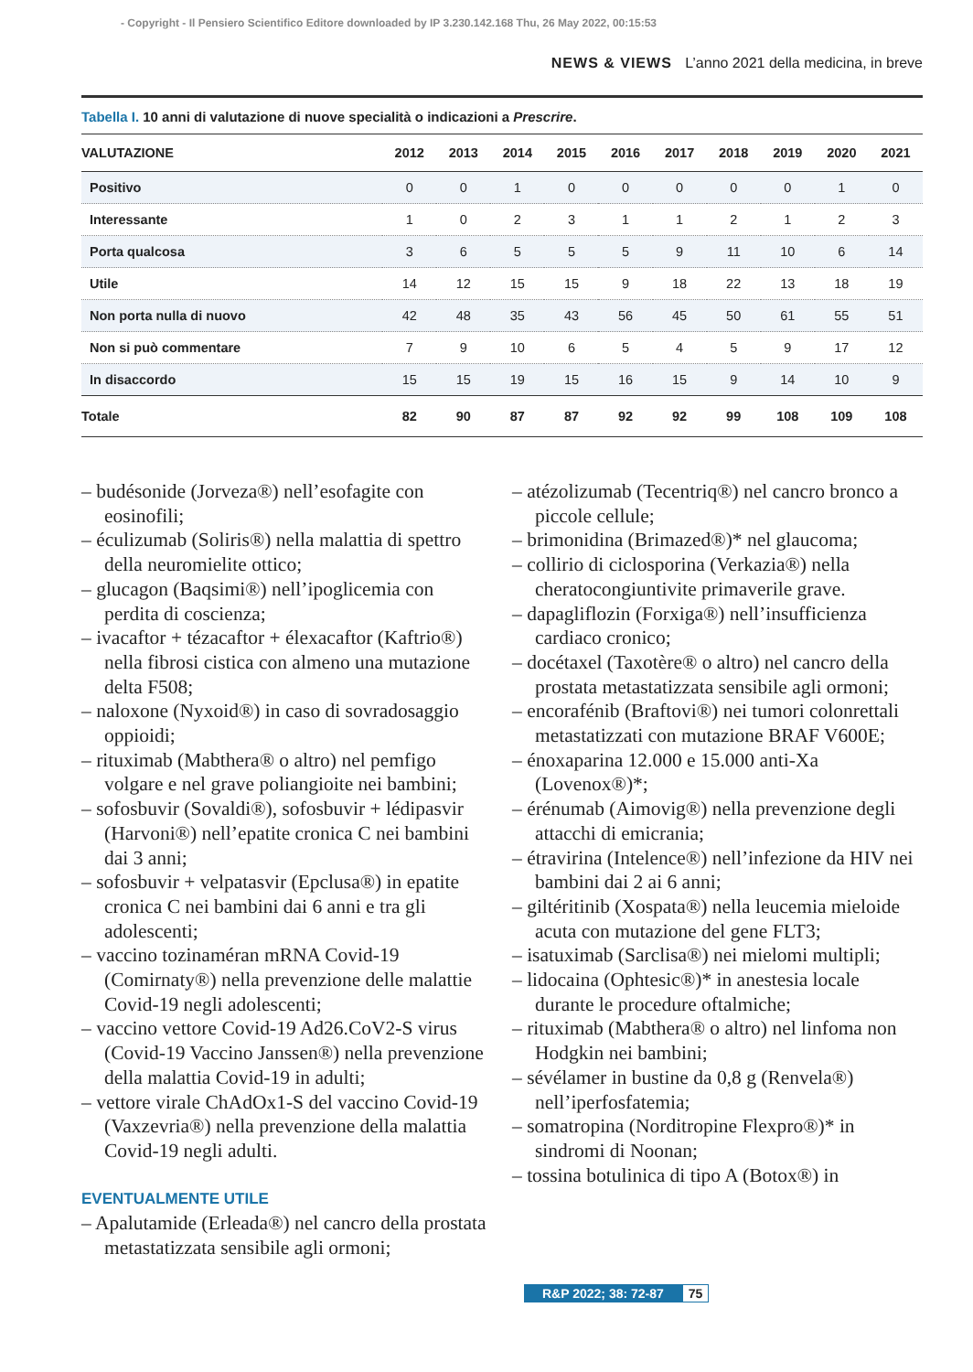- Copyright - Il Pensiero Scientifico Editore downloaded by IP 3.230.142.168 Thu, 26 May 2022, 00:15:53
NEWS & VIEWS L’anno 2021 della medicina, in breve
Tabella I. 10 anni di valutazione di nuove specialità o indicazioni a Prescrire.
| VALUTAZIONE | 2012 | 2013 | 2014 | 2015 | 2016 | 2017 | 2018 | 2019 | 2020 | 2021 |
| --- | --- | --- | --- | --- | --- | --- | --- | --- | --- | --- |
| Positivo | 0 | 0 | 1 | 0 | 0 | 0 | 0 | 0 | 1 | 0 |
| Interessante | 1 | 0 | 2 | 3 | 1 | 1 | 2 | 1 | 2 | 3 |
| Porta qualcosa | 3 | 6 | 5 | 5 | 5 | 9 | 11 | 10 | 6 | 14 |
| Utile | 14 | 12 | 15 | 15 | 9 | 18 | 22 | 13 | 18 | 19 |
| Non porta nulla di nuovo | 42 | 48 | 35 | 43 | 56 | 45 | 50 | 61 | 55 | 51 |
| Non si può commentare | 7 | 9 | 10 | 6 | 5 | 4 | 5 | 9 | 17 | 12 |
| In disaccordo | 15 | 15 | 19 | 15 | 16 | 15 | 9 | 14 | 10 | 9 |
| Totale | 82 | 90 | 87 | 87 | 92 | 92 | 99 | 108 | 109 | 108 |
– budésonide (Jorveza®) nell’esofagite con eosinofili;
– éculizumab (Soliris®) nella malattia di spettro della neuromielite ottico;
– glucagon (Baqsimi®) nell’ipoglicemia con perdita di coscienza;
– ivacaftor + tézacaftor + élexacaftor (Kaftrio®) nella fibrosi cistica con almeno una mutazione delta F508;
– naloxone (Nyxoid®) in caso di sovradosaggio oppioidi;
– rituximab (Mabthera® o altro) nel pemfigo volgare e nel grave poliangioite nei bambini;
– sofosbuvir (Sovaldi®), sofosbuvir + lédipasvir (Harvoni®) nell’epatite cronica C nei bambini dai 3 anni;
– sofosbuvir + velpatasvir (Epclusa®) in epatite cronica C nei bambini dai 6 anni e tra gli adolescenti;
– vaccino tozinaméran mRNA Covid-19 (Comirnaty®) nella prevenzione delle malattie Covid-19 negli adolescenti;
– vaccino vettore Covid-19 Ad26.CoV2-S virus (Covid-19 Vaccino Janssen®) nella prevenzione della malattia Covid-19 in adulti;
– vettore virale ChAdOx1-S del vaccino Covid-19 (Vaxzevria®) nella prevenzione della malattia Covid-19 negli adulti.
EVENTUALMENTE UTILE
– Apalutamide (Erleada®) nel cancro della prostata metastatizzata sensibile agli ormoni;
– atézolizumab (Tecentriq®) nel cancro bronco a piccole cellule;
– brimonidina (Brimazed®)* nel glaucoma;
– collirio di ciclosporina (Verkazia®) nella cheratocongiuntivite primaverile grave.
– dapagliflozin (Forxiga®) nell’insufficienza cardiaco cronico;
– docétaxel (Taxotère® o altro) nel cancro della prostata metastatizzata sensibile agli ormoni;
– encorafénib (Braftovi®) nei tumori colonrettali metastatizzati con mutazione BRAF V600E;
– énoxaparina 12.000 e 15.000 anti-Xa (Lovenox®)*;
– érénumab (Aimovig®) nella prevenzione degli attacchi di emicrania;
– étravirina (Intelence®) nell’infezione da HIV nei bambini dai 2 ai 6 anni;
– giltéritinib (Xospata®) nella leucemia mieloide acuta con mutazione del gene FLT3;
– isatuximab (Sarclisa®) nei mielomi multipli;
– lidocaina (Ophtesic®)* in anestesia locale durante le procedure oftalmiche;
– rituximab (Mabthera® o altro) nel linfoma non Hodgkin nei bambini;
– sévélamer in bustine da 0,8 g (Renvela®) nell’iperfosfatemia;
– somatropina (Norditropine Flexpro®)* in sindromi di Noonan;
– tossina botulinica di tipo A (Botox®) in
R&P 2022; 38: 72-87 75